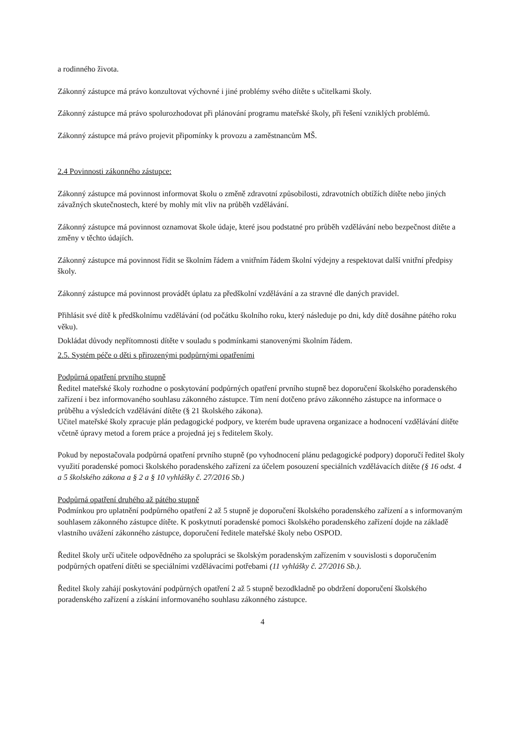a rodinného života.
Zákonný zástupce má právo konzultovat výchovné i jiné problémy svého dítěte s učitelkami školy.
Zákonný zástupce má právo spolurozhodovat při plánování programu mateřské školy, při řešení vzniklých problémů.
Zákonný zástupce má právo projevit připomínky k provozu a zaměstnancům MŠ.
2.4 Povinnosti zákonného zástupce:
Zákonný zástupce má povinnost informovat školu o změně zdravotní způsobilosti, zdravotních obtížích dítěte nebo jiných závažných skutečnostech, které by mohly mít vliv na průběh vzdělávání.
Zákonný zástupce má povinnost oznamovat škole údaje, které jsou podstatné pro průběh vzdělávání nebo bezpečnost dítěte a změny v těchto údajích.
Zákonný zástupce má povinnost řídit se školním řádem a vnitřním řádem školní výdejny a respektovat další vnitřní předpisy školy.
Zákonný zástupce má povinnost provádět úplatu za předškolní vzdělávání a za stravné dle daných pravidel.
Přihlásit své dítě k předškolnímu vzdělávání (od počátku školního roku, který následuje po dni, kdy dítě dosáhne pátého roku věku).
Dokládat důvody nepřítomnosti dítěte v souladu s podmínkami stanovenými školním řádem.
2.5. Systém péče o děti s přirozenými podpůrnými opatřeními
Podpůrná opatření prvního stupně
Ředitel mateřské školy rozhodne o poskytování podpůrných opatření prvního stupně bez doporučení školského poradenského zařízení i bez informovaného souhlasu zákonného zástupce. Tím není dotčeno právo zákonného zástupce na informace o průběhu a výsledcích vzdělávání dítěte (§ 21 školského zákona).
Učitel mateřské školy zpracuje plán pedagogické podpory, ve kterém bude upravena organizace a hodnocení vzdělávání dítěte včetně úpravy metod a forem práce a projedná jej s ředitelem školy.
Pokud by nepostačovala podpůrná opatření prvního stupně (po vyhodnocení plánu pedagogické podpory) doporučí ředitel školy využití poradenské pomoci školského poradenského zařízení za účelem posouzení speciálních vzdělávacích dítěte (§ 16 odst. 4 a 5 školského zákona a § 2 a § 10 vyhlášky č. 27/2016 Sb.)
Podpůrná opatření druhého až pátého stupně
Podmínkou pro uplatnění podpůrného opatření 2 až 5 stupně je doporučení školského poradenského zařízení a s informovaným souhlasem zákonného zástupce dítěte. K poskytnutí poradenské pomoci školského poradenského zařízení dojde na základě vlastního uvážení zákonného zástupce, doporučení ředitele mateřské školy nebo OSPOD.
Ředitel školy určí učitele odpovědného za spolupráci se školským poradenským zařízením v souvislosti s doporučením podpůrných opatření dítěti se speciálními vzdělávacími potřebami (11 vyhlášky č. 27/2016 Sb.).
Ředitel školy zahájí poskytování podpůrných opatření 2 až 5 stupně bezodkladně po obdržení doporučení školského poradenského zařízení a získání informovaného souhlasu zákonného zástupce.
4